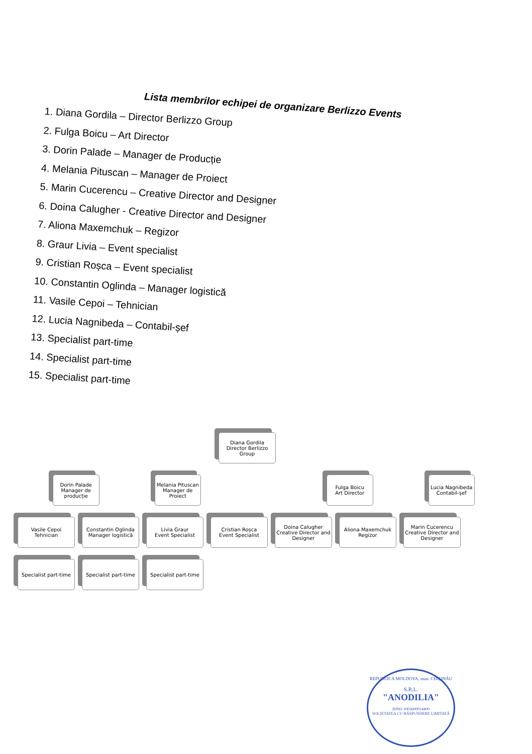Lista membrilor echipei de organizare Berlizzo Events
1. Diana Gordila – Director Berlizzo Group
2. Fulga Boicu – Art Director
3. Dorin Palade – Manager de Producție
4. Melania Pituscan – Manager de Proiect
5. Marin Cucerencu – Creative Director and Designer
6. Doina Calugher - Creative Director and Designer
7. Aliona Maxemchuk – Regizor
8. Graur Livia – Event specialist
9. Cristian Roșca – Event specialist
10. Constantin Oglinda – Manager logistică
11. Vasile Cepoi – Tehnician
12. Lucia Nagnibeda – Contabil-șef
13. Specialist part-time
14. Specialist part-time
15. Specialist part-time
Diana Gordila
Director Berlizzo Group
Dorin Palade
Manager de producție
Melania Pituscan
Manager de Proiect
Fulga Boicu
Art Director
Lucia Nagnibeda
Contabil-șef
Vasile Cepoi
Tehnician
Constantin Oglinda
Manager logistică
Livia Graur
Event Specialist
Cristian Roșca
Event Specialist
Doina Calugher
Creative Director and Designer
Aliona Maxemchuk
Regizor
Marin Cucerencu
Creative Director and Designer
Specialist part-time
Specialist part-time
Specialist part-time
REPUBLICA MOLDOVA, mun. CHIȘINĂU
S.R.L.
"ANODILIA"
IDNO 1002600014400
SOCIETATEA CU RĂSPUNDERE LIMITATĂ